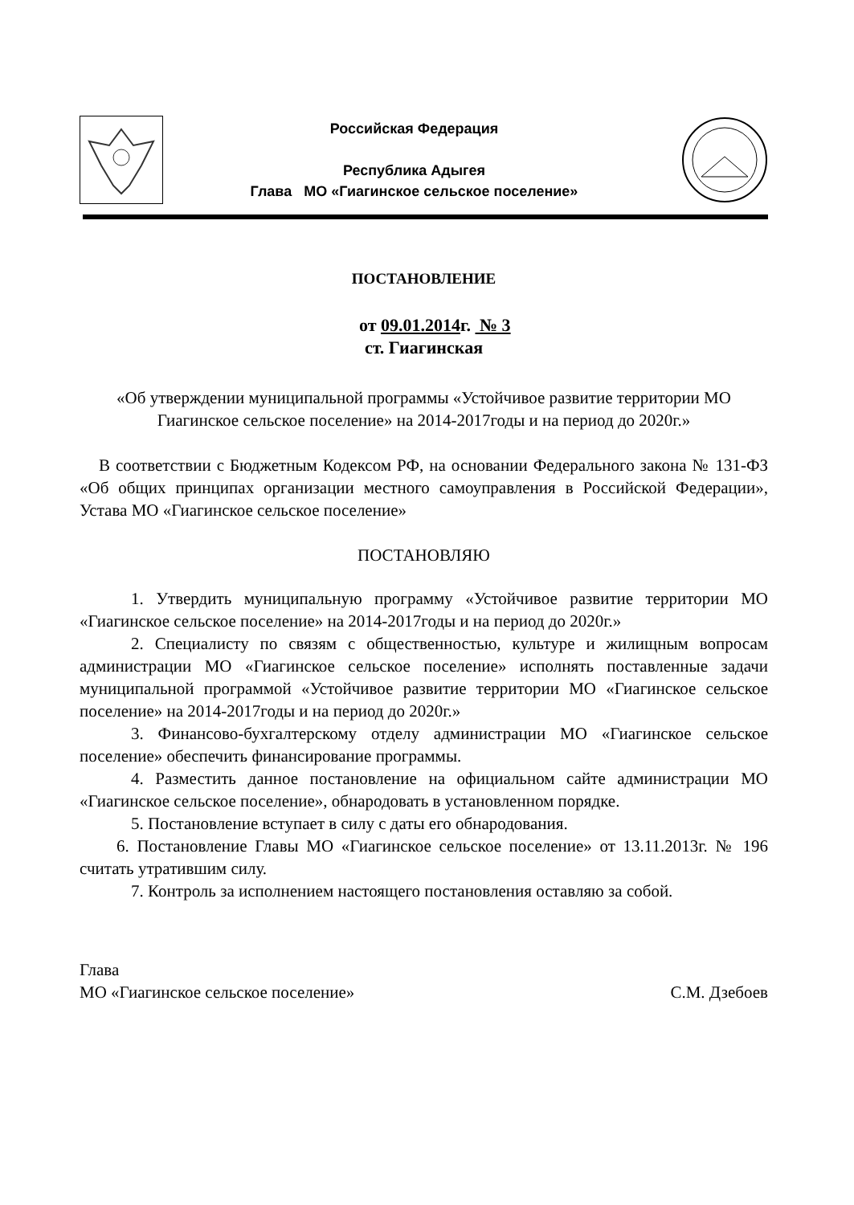Российская Федерация
Республика Адыгея
Глава МО «Гиагинское сельское поселение»
ПОСТАНОВЛЕНИЕ
от 09.01.2014г. № 3
ст. Гиагинская
«Об утверждении муниципальной программы «Устойчивое развитие территории МО Гиагинское сельское поселение» на 2014-2017годы и на период до 2020г.»
В соответствии с Бюджетным Кодексом РФ, на основании Федерального закона № 131-ФЗ «Об общих принципах организации местного самоуправления в Российской Федерации», Устава МО «Гиагинское сельское поселение»
ПОСТАНОВЛЯЮ
1. Утвердить муниципальную программу «Устойчивое развитие территории МО «Гиагинское сельское поселение» на 2014-2017годы и на период до 2020г.»
2. Специалисту по связям с общественностью, культуре и жилищным вопросам администрации МО «Гиагинское сельское поселение» исполнять поставленные задачи муниципальной программой «Устойчивое развитие территории МО «Гиагинское сельское поселение» на 2014-2017годы и на период до 2020г.»
3. Финансово-бухгалтерскому отделу администрации МО «Гиагинское сельское поселение» обеспечить финансирование программы.
4. Разместить данное постановление на официальном сайте администрации МО «Гиагинское сельское поселение», обнародовать в установленном порядке.
5. Постановление вступает в силу с даты его обнародования.
6. Постановление Главы МО «Гиагинское сельское поселение» от 13.11.2013г. № 196 считать утратившим силу.
7. Контроль за исполнением настоящего постановления оставляю за собой.
Глава
МО «Гиагинское сельское поселение» С.М. Дзебоев